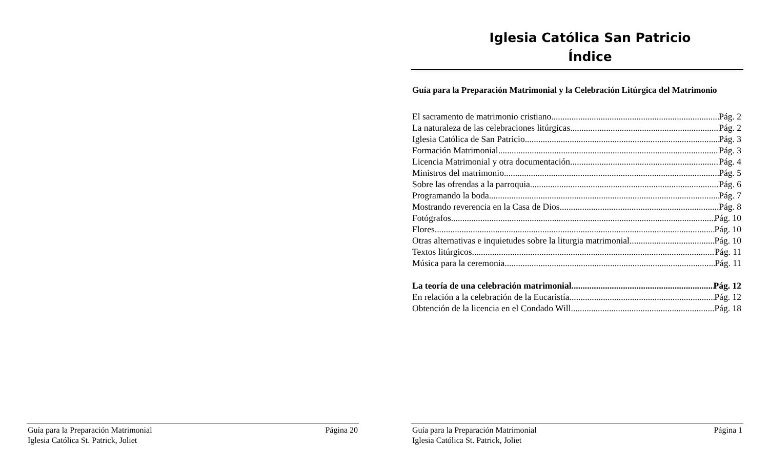Guía para la Preparación Matrimonial Página 20
Iglesia Católica St. Patrick, Joliet
Iglesia Católica San Patricio
Índice
Guía para la Preparación Matrimonial y la Celebración Litúrgica del Matrimonio
El sacramento de matrimonio cristiano Pág. 2
La naturaleza de las celebraciones litúrgicas Pág. 2
Iglesia Católica de San Patricio Pág. 3
Formación Matrimonial Pág. 3
Licencia Matrimonial y otra documentación Pág. 4
Ministros del matrimonio Pág. 5
Sobre las ofrendas a la parroquia Pág. 6
Programando la boda Pág. 7
Mostrando reverencia en la Casa de Dios Pág. 8
Fotógrafos Pág. 10
Flores Pág. 10
Otras alternativas e inquietudes sobre la liturgia matrimonial Pág. 10
Textos litúrgicos Pág. 11
Música para la ceremonia Pág. 11
La teoría de una celebración matrimonial Pág. 12
En relación a la celebración de la Eucaristía Pág. 12
Obtención de la licencia en el Condado Will Pág. 18
Guía para la Preparación Matrimonial Página 1
Iglesia Católica St. Patrick, Joliet